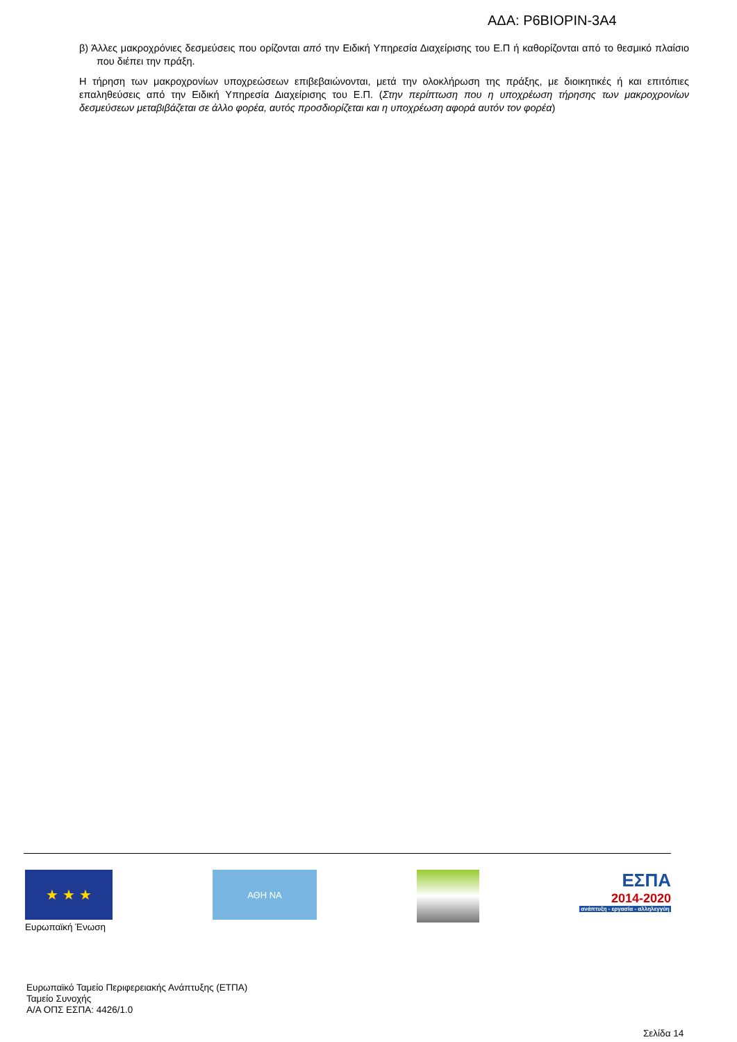ΑΔΑ: Ρ6ΒΙΟΡΙΝ-3Α4
β) Άλλες μακροχρόνιες δεσμεύσεις που ορίζονται από την Ειδική Υπηρεσία Διαχείρισης του Ε.Π ή καθορίζονται από το θεσμικό πλαίσιο που διέπει την πράξη.
Η τήρηση των μακροχρονίων υποχρεώσεων επιβεβαιώνονται, μετά την ολοκλήρωση της πράξης, με διοικητικές ή και επιτόπιες επαληθεύσεις από την Ειδική Υπηρεσία Διαχείρισης του Ε.Π. (Στην περίπτωση που η υποχρέωση τήρησης των μακροχρονίων δεσμεύσεων μεταβιβάζεται σε άλλο φορέα, αυτός προσδιορίζεται και η υποχρέωση αφορά αυτόν τον φορέα)
★ ★ ★
Ευρωπαϊκή Ένωση
ΑΘΗ ΝΑ
ΕΣΠΑ
2014-2020
ανάπτυξη - εργασία - αλληλεγγύη
Ευρωπαϊκό Ταμείο Περιφερειακής Ανάπτυξης (ΕΤΠΑ)
Ταμείο Συνοχής
Α/Α ΟΠΣ ΕΣΠΑ: 4426/1.0
Σελίδα 14